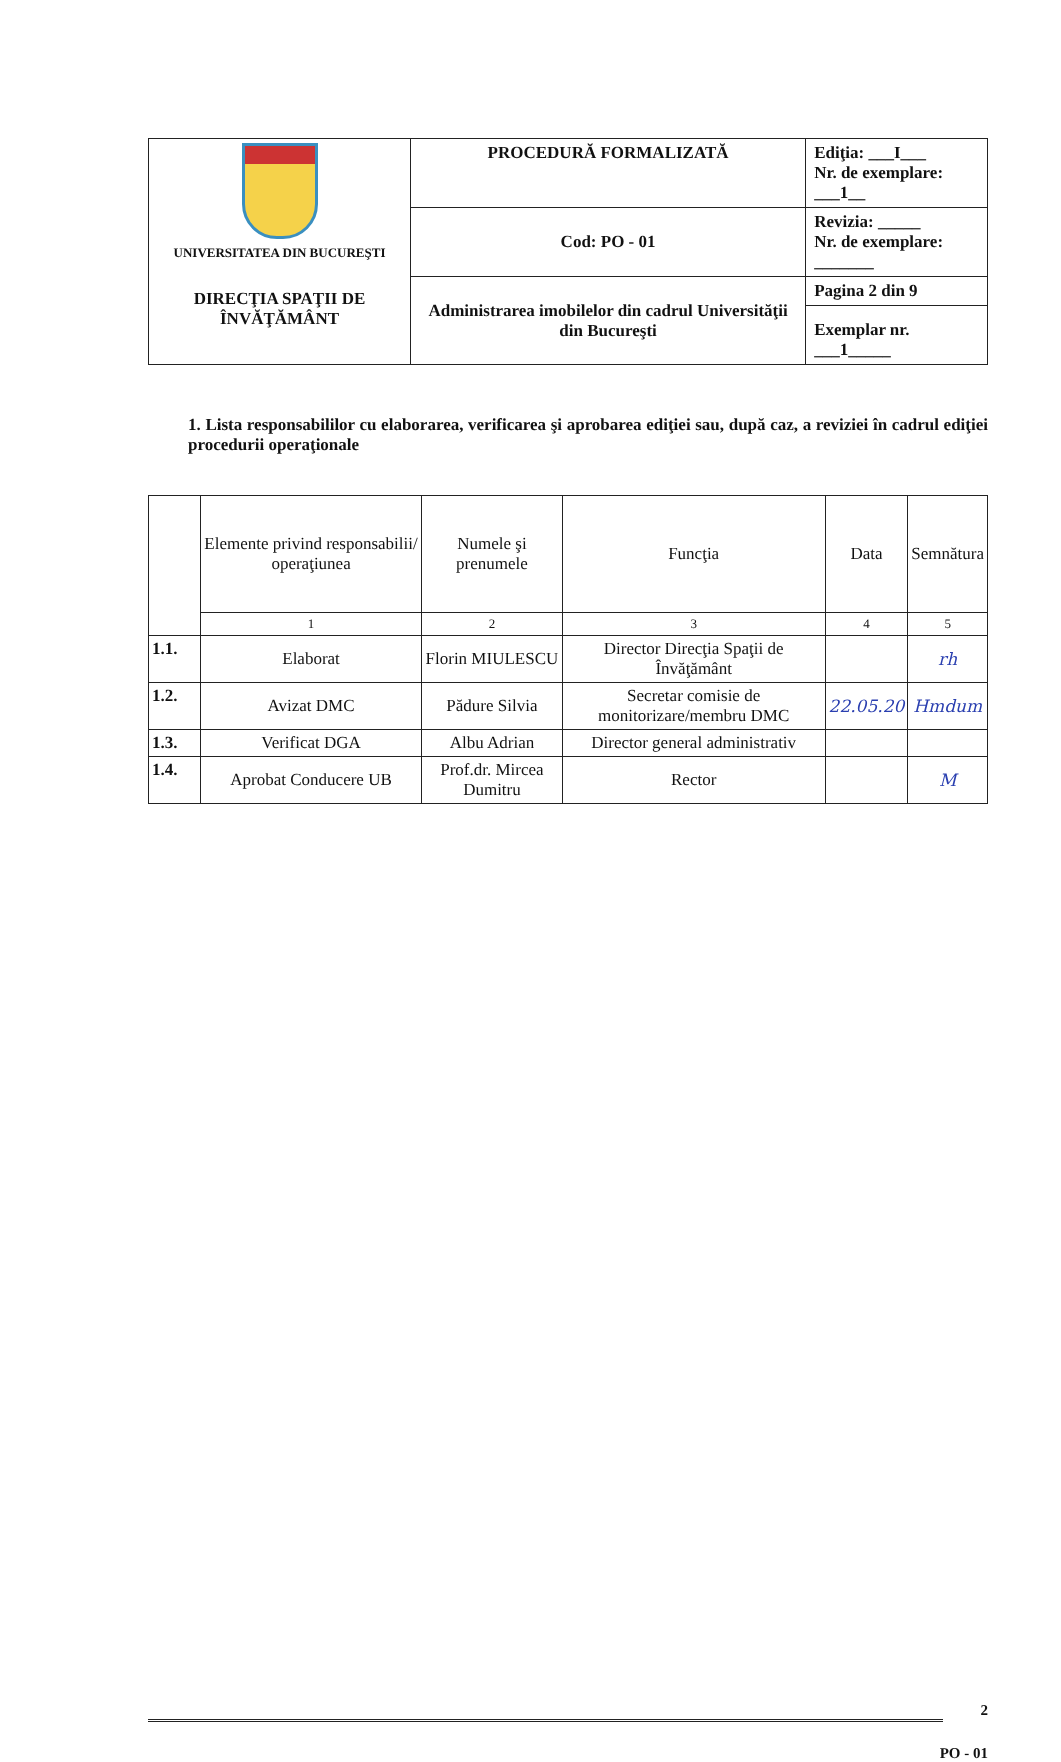| UNIVERSITATEA DIN BUCUREŞTI DIRECŢIA SPAŢII DE ÎNVĂŢĂMÂNT | PROCEDURĂ FORMALIZATĂ | Ediţia: ___I___ Nr. de exemplare: ___1__ |
| | Cod: PO - 01 | Revizia: _____ Nr. de exemplare: _______ |
| | Administrarea imobilelor din cadrul Universităţii din Bucureşti | Pagina 2 din 9 |
| | | Exemplar nr. ___1_____ |
1. Lista responsabililor cu elaborarea, verificarea şi aprobarea ediţiei sau, după caz, a reviziei în cadrul ediţiei procedurii operaţionale
| | Elemente privind responsabilii/ operaţiunea | Numele şi prenumele | Funcţia | Data | Semnătura |
| --- | --- | --- | --- | --- | --- |
| | 1 | 2 | 3 | 4 | 5 |
| 1.1. | Elaborat | Florin MIULESCU | Director Direcţia Spaţii de Învăţământ | | rh |
| 1.2. | Avizat DMC | Pădure Silvia | Secretar comisie de monitorizare/membru DMC | 22.05.20 | Hmdum |
| 1.3. | Verificat DGA | Albu Adrian | Director general administrativ | | |
| 1.4. | Aprobat Conducere UB | Prof.dr. Mircea Dumitru | Rector | | M |
2
PO - 01